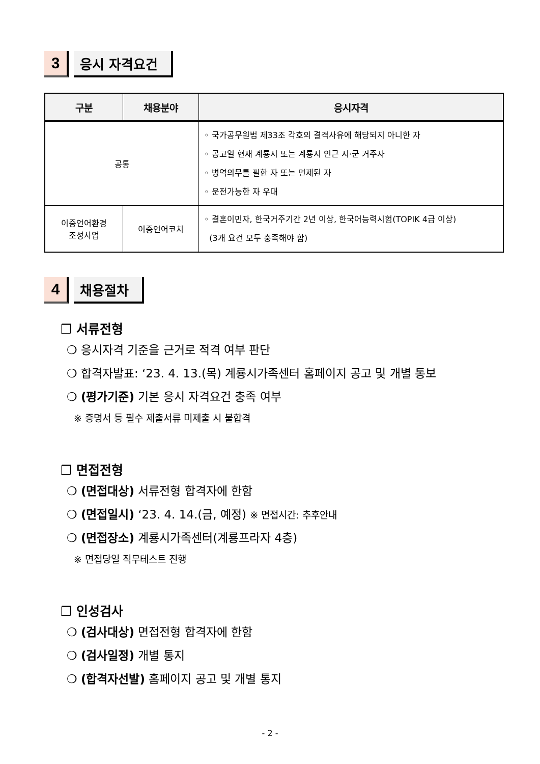3
응시 자격요건
| 구분 | 채용분야 | 응시자격 |
| --- | --- | --- |
| 공통 | | ◦ 국가공무원법 제33조 각호의 결격사유에 해당되지 아니한 자 ◦ 공고일 현재 계룡시 또는 계룡시 인근 시·군 거주자 ◦ 병역의무를 필한 자 또는 면제된 자 ◦ 운전가능한 자 우대 |
| 이중언어환경 조성사업 | 이중언어코치 | ◦ 결혼이민자, 한국거주기간 2년 이상, 한국어능력시험(TOPIK 4급 이상) (3개 요건 모두 충족해야 함) |
4
채용절차
❐ 서류전형
❍ 응시자격 기준을 근거로 적격 여부 판단
❍ 합격자발표: ‘23. 4. 13.(목) 계룡시가족센터 홈페이지 공고 및 개별 통보
❍ (평가기준) 기본 응시 자격요건 충족 여부
※ 증명서 등 필수 제출서류 미제출 시 불합격
❐ 면접전형
❍ (면접대상) 서류전형 합격자에 한함
❍ (면접일시) ‘23. 4. 14.(금, 예정) ※ 면접시간: 추후안내
❍ (면접장소) 계룡시가족센터(계룡프라자 4층)
※ 면접당일 직무테스트 진행
❐ 인성검사
❍ (검사대상) 면접전형 합격자에 한함
❍ (검사일정) 개별 통지
❍ (합격자선발) 홈페이지 공고 및 개별 통지
- 2 -